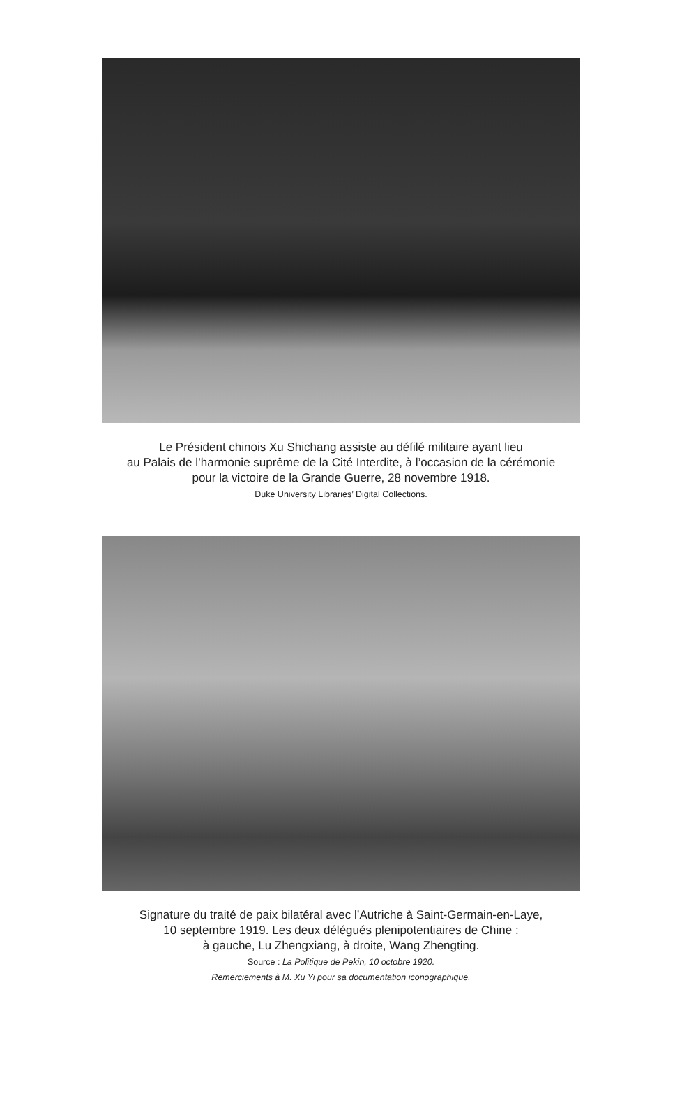Le Président chinois Xu Shichang assiste au défilé militaire ayant lieu
au Palais de l’harmonie suprême de la Cité Interdite, à l’occasion de la cérémonie
pour la victoire de la Grande Guerre, 28 novembre 1918.
Duke University Libraries’ Digital Collections.
Signature du traité de paix bilatéral avec l’Autriche à Saint-Germain-en-Laye,
10 septembre 1919. Les deux délégués plenipotentiaires de Chine :
à gauche, Lu Zhengxiang, à droite, Wang Zhengting.
Source : La Politique de Pekin, 10 octobre 1920.
Remerciements à M. Xu Yi pour sa documentation iconographique.